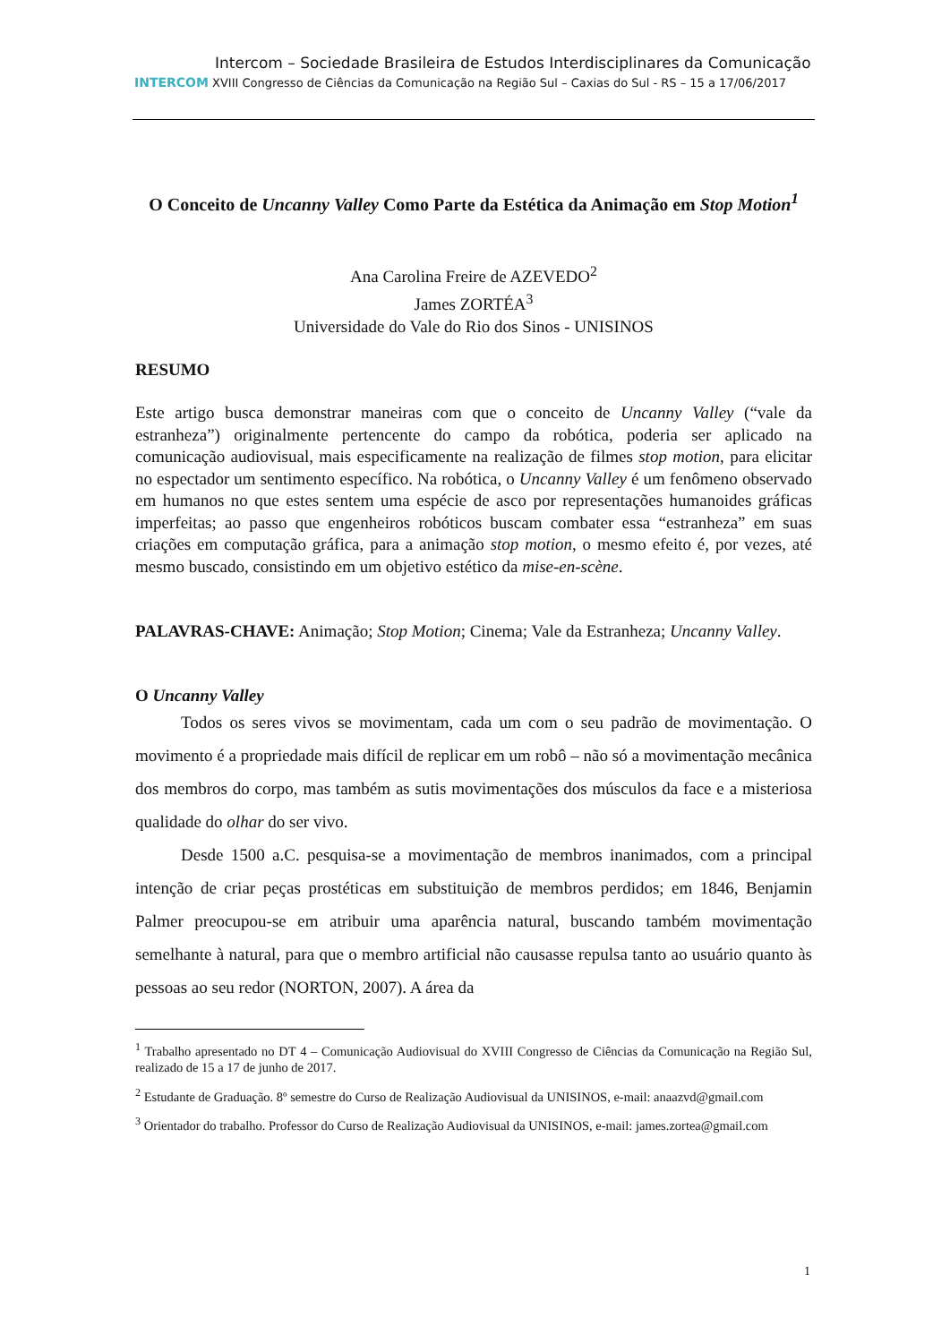Intercom – Sociedade Brasileira de Estudos Interdisciplinares da Comunicação
INTERCOM XVIII Congresso de Ciências da Comunicação na Região Sul – Caxias do Sul - RS – 15 a 17/06/2017
O Conceito de Uncanny Valley Como Parte da Estética da Animação em Stop Motion<sup>1</sup>
Ana Carolina Freire de AZEVEDO<sup>2</sup>
James ZORTÉA<sup>3</sup>
Universidade do Vale do Rio dos Sinos - UNISINOS
RESUMO
Este artigo busca demonstrar maneiras com que o conceito de Uncanny Valley (“vale da estranheza”) originalmente pertencente do campo da robótica, poderia ser aplicado na comunicação audiovisual, mais especificamente na realização de filmes stop motion, para elicitar no espectador um sentimento específico. Na robótica, o Uncanny Valley é um fenômeno observado em humanos no que estes sentem uma espécie de asco por representações humanoides gráficas imperfeitas; ao passo que engenheiros robóticos buscam combater essa “estranheza” em suas criações em computação gráfica, para a animação stop motion, o mesmo efeito é, por vezes, até mesmo buscado, consistindo em um objetivo estético da mise-en-scène.
PALAVRAS-CHAVE: Animação; Stop Motion; Cinema; Vale da Estranheza; Uncanny Valley.
O Uncanny Valley
Todos os seres vivos se movimentam, cada um com o seu padrão de movimentação. O movimento é a propriedade mais difícil de replicar em um robô – não só a movimentação mecânica dos membros do corpo, mas também as sutis movimentações dos músculos da face e a misteriosa qualidade do olhar do ser vivo.
Desde 1500 a.C. pesquisa-se a movimentação de membros inanimados, com a principal intenção de criar peças prostéticas em substituição de membros perdidos; em 1846, Benjamin Palmer preocupou-se em atribuir uma aparência natural, buscando também movimentação semelhante à natural, para que o membro artificial não causasse repulsa tanto ao usuário quanto às pessoas ao seu redor (NORTON, 2007). A área da
<sup>1</sup> Trabalho apresentado no DT 4 – Comunicação Audiovisual do XVIII Congresso de Ciências da Comunicação na Região Sul, realizado de 15 a 17 de junho de 2017.
<sup>2</sup> Estudante de Graduação. 8º semestre do Curso de Realização Audiovisual da UNISINOS, e-mail: anaazvd@gmail.com
<sup>3</sup> Orientador do trabalho. Professor do Curso de Realização Audiovisual da UNISINOS, e-mail: james.zortea@gmail.com
1